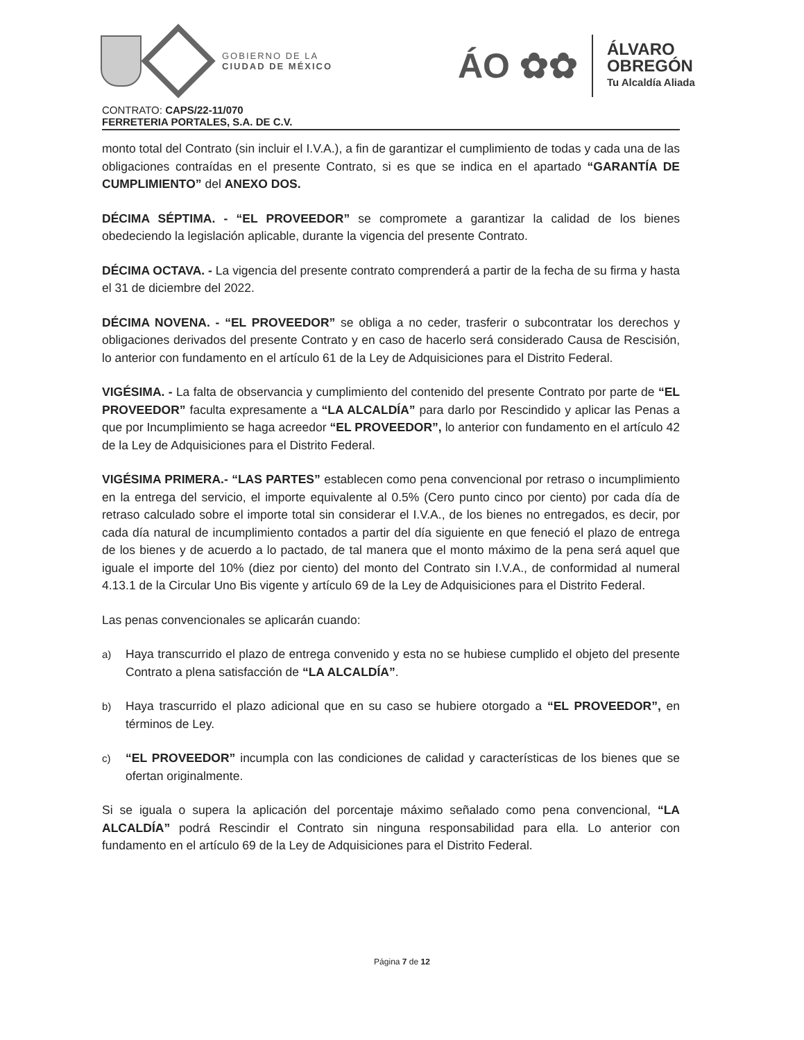GOBIERNO DE LA
CIUDAD DE MÉXICO
ÁO ✿✿
ÁLVARO
OBREGÓN
Tu Alcaldía Aliada
CONTRATO: CAPS/22-11/070
FERRETERIA PORTALES, S.A. DE C.V.
monto total del Contrato (sin incluir el I.V.A.), a fin de garantizar el cumplimiento de todas y cada una de las obligaciones contraídas en el presente Contrato, si es que se indica en el apartado “GARANTÍA DE CUMPLIMIENTO” del ANEXO DOS.
DÉCIMA SÉPTIMA. - “EL PROVEEDOR” se compromete a garantizar la calidad de los bienes obedeciendo la legislación aplicable, durante la vigencia del presente Contrato.
DÉCIMA OCTAVA. - La vigencia del presente contrato comprenderá a partir de la fecha de su firma y hasta el 31 de diciembre del 2022.
DÉCIMA NOVENA. - “EL PROVEEDOR” se obliga a no ceder, trasferir o subcontratar los derechos y obligaciones derivados del presente Contrato y en caso de hacerlo será considerado Causa de Rescisión, lo anterior con fundamento en el artículo 61 de la Ley de Adquisiciones para el Distrito Federal.
VIGÉSIMA. - La falta de observancia y cumplimiento del contenido del presente Contrato por parte de “EL PROVEEDOR” faculta expresamente a “LA ALCALDÍA” para darlo por Rescindido y aplicar las Penas a que por Incumplimiento se haga acreedor “EL PROVEEDOR”, lo anterior con fundamento en el artículo 42 de la Ley de Adquisiciones para el Distrito Federal.
VIGÉSIMA PRIMERA.- “LAS PARTES” establecen como pena convencional por retraso o incumplimiento en la entrega del servicio, el importe equivalente al 0.5% (Cero punto cinco por ciento) por cada día de retraso calculado sobre el importe total sin considerar el I.V.A., de los bienes no entregados, es decir, por cada día natural de incumplimiento contados a partir del día siguiente en que feneció el plazo de entrega de los bienes y de acuerdo a lo pactado, de tal manera que el monto máximo de la pena será aquel que iguale el importe del 10% (diez por ciento) del monto del Contrato sin I.V.A., de conformidad al numeral 4.13.1 de la Circular Uno Bis vigente y artículo 69 de la Ley de Adquisiciones para el Distrito Federal.
Las penas convencionales se aplicarán cuando:
a) Haya transcurrido el plazo de entrega convenido y esta no se hubiese cumplido el objeto del presente Contrato a plena satisfacción de “LA ALCALDÍA”.
b) Haya trascurrido el plazo adicional que en su caso se hubiere otorgado a “EL PROVEEDOR”, en términos de Ley.
c) “EL PROVEEDOR” incumpla con las condiciones de calidad y características de los bienes que se ofertan originalmente.
Si se iguala o supera la aplicación del porcentaje máximo señalado como pena convencional, “LA ALCALDÍA” podrá Rescindir el Contrato sin ninguna responsabilidad para ella. Lo anterior con fundamento en el artículo 69 de la Ley de Adquisiciones para el Distrito Federal.
Página 7 de 12